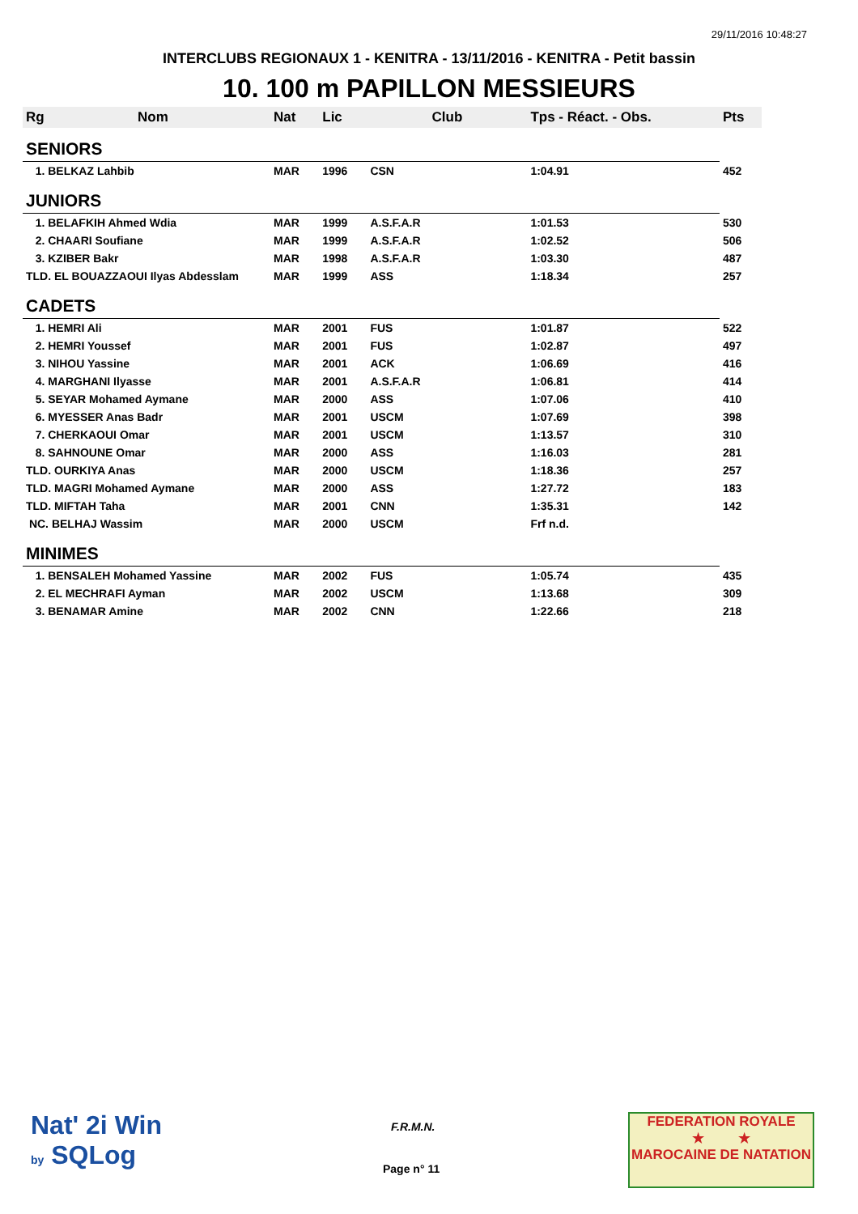29/11/2016 10:48:27
INTERCLUBS REGIONAUX 1 - KENITRA - 13/11/2016 - KENITRA - Petit bassin
10. 100 m PAPILLON MESSIEURS
| Rg | Nom | Nat | Lic | Club | Tps - Réact. - Obs. | Pts |
| --- | --- | --- | --- | --- | --- | --- |
| SENIORS | | | | | | |
| 1. BELKAZ Lahbib | | MAR | 1996 | CSN | 1:04.91 | 452 |
| JUNIORS | | | | | | |
| 1. BELAFKIH Ahmed Wdia | | MAR | 1999 | A.S.F.A.R | 1:01.53 | 530 |
| 2. CHAARI Soufiane | | MAR | 1999 | A.S.F.A.R | 1:02.52 | 506 |
| 3. KZIBER Bakr | | MAR | 1998 | A.S.F.A.R | 1:03.30 | 487 |
| TLD. EL BOUAZZAOUI Ilyas Abdesslam | | MAR | 1999 | ASS | 1:18.34 | 257 |
| CADETS | | | | | | |
| 1. HEMRI Ali | | MAR | 2001 | FUS | 1:01.87 | 522 |
| 2. HEMRI Youssef | | MAR | 2001 | FUS | 1:02.87 | 497 |
| 3. NIHOU Yassine | | MAR | 2001 | ACK | 1:06.69 | 416 |
| 4. MARGHANI Ilyasse | | MAR | 2001 | A.S.F.A.R | 1:06.81 | 414 |
| 5. SEYAR Mohamed Aymane | | MAR | 2000 | ASS | 1:07.06 | 410 |
| 6. MYESSER Anas Badr | | MAR | 2001 | USCM | 1:07.69 | 398 |
| 7. CHERKAOUI Omar | | MAR | 2001 | USCM | 1:13.57 | 310 |
| 8. SAHNOUNE Omar | | MAR | 2000 | ASS | 1:16.03 | 281 |
| TLD. OURKIYA Anas | | MAR | 2000 | USCM | 1:18.36 | 257 |
| TLD. MAGRI Mohamed Aymane | | MAR | 2000 | ASS | 1:27.72 | 183 |
| TLD. MIFTAH Taha | | MAR | 2001 | CNN | 1:35.31 | 142 |
| NC. BELHAJ Wassim | | MAR | 2000 | USCM | Frf n.d. | |
| MINIMES | | | | | | |
| 1. BENSALEH Mohamed Yassine | | MAR | 2002 | FUS | 1:05.74 | 435 |
| 2. EL MECHRAFI Ayman | | MAR | 2002 | USCM | 1:13.68 | 309 |
| 3. BENAMAR Amine | | MAR | 2002 | CNN | 1:22.66 | 218 |
Nat' 2i Win
by SQLog
F.R.M.N.
Page n° 11
FEDERATION ROYALE
★ ★
MAROCAINE DE NATATION